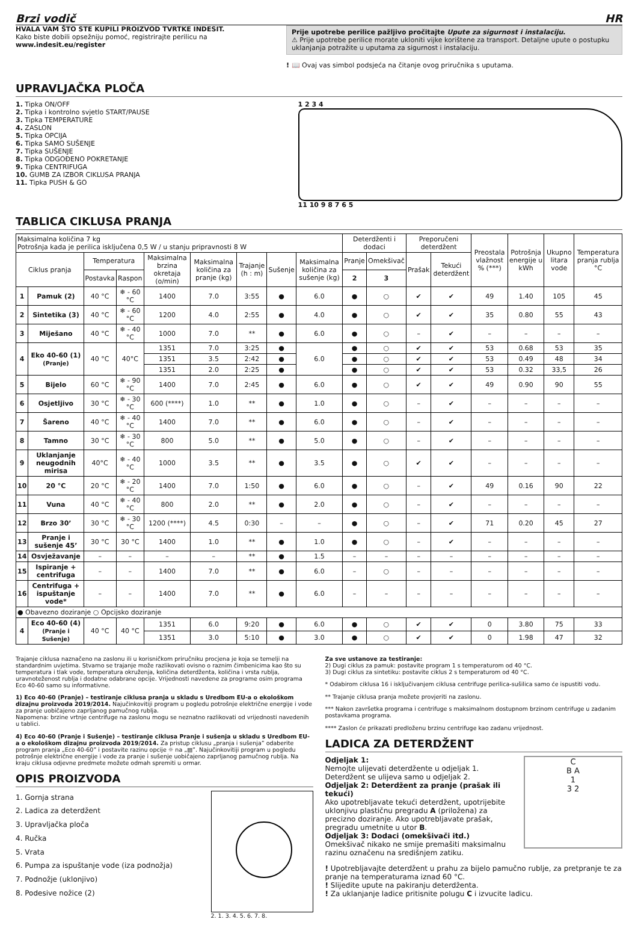Brzi vodič HR
HVALA VAM ŠTO STE KUPILI PROIZVOD TVRTKE INDESIT.
Kako biste dobili opsežniju pomoć, registrirajte perilicu na www.indesit.eu/register
Prije upotrebe perilice pažljivo pročitajte Upute za sigurnost i instalaciju.
⚠ Prije upotrebe perilice morate ukloniti vijke korištene za transport. Detaljne upute o postupku uklanjanja potražite u uputama za sigurnost i instalaciju.
! 📖 Ovaj vas simbol podsjeća na čitanje ovog priručnika s uputama.
UPRAVLJAČKA PLOČA
1. Tipka ON/OFF
2. Tipka i kontrolno svjetlo START/PAUSE
3. Tipka TEMPERATURE
4. ZASLON
5. Tipka OPCIJA
6. Tipka SAMO SUŠENJE
7. Tipka SUŠENJE
8. Tipka ODGOĐENO POKRETANJE
9. Tipka CENTRIFUGA
10. GUMB ZA IZBOR CIKLUSA PRANJA
11. Tipka PUSH & GO
1 2 3 4
11 10 9 8 7 6 5
TABLICA CIKLUSA PRANJA
| Maksimalna količina 7 kg Potrošnja kada je perilica isključena 0,5 W / u stanju pripravnosti 8 W | | | | | | | | | Deterdženti i dodaci | | Preporučeni deterdžent | | Preostala vlažnost % (***) | Potrošnja energije u kWh | Ukupno litara vode | Temperatura pranja rublja °C |
| Ciklus pranja | | Temperatura | | Maksimalna brzina okretaja (o/min) | Maksimalna količina za pranje (kg) | Trajanje (h : m) | Sušenje | Maksimalna količina za sušenje (kg) | Pranje | Omekšivač | Prašak | Tekući deterdžent | | | | |
| | | Postavka | Raspon | | | | | | 2 | 3 | | | | | | |
| 1 | Pamuk (2) | 40 °C | ❄ - 60 °C | 1400 | 7.0 | 3:55 | ● | 6.0 | ● | ○ | ✔ | ✔ | 49 | 1.40 | 105 | 45 |
| 2 | Sintetika (3) | 40 °C | ❄ - 60 °C | 1200 | 4.0 | 2:55 | ● | 4.0 | ● | ○ | ✔ | ✔ | 35 | 0.80 | 55 | 43 |
| 3 | Miješano | 40 °C | ❄ - 40 °C | 1000 | 7.0 | ** | ● | 6.0 | ● | ○ | – | ✔ | – | – | – | – |
| 4 | Eko 40-60 (1) (Pranje) | 40 °C | 40°C | 1351 | 7.0 | 3:25 | ● | 6.0 | ● | ○ | ✔ | ✔ | 53 | 0.68 | 53 | 35 |
| | | | | 1351 | 3.5 | 2:42 | ● | | ● | ○ | ✔ | ✔ | 53 | 0.49 | 48 | 34 |
| | | | | 1351 | 2.0 | 2:25 | ● | | ● | ○ | ✔ | ✔ | 53 | 0.32 | 33,5 | 26 |
| 5 | Bijelo | 60 °C | ❄ - 90 °C | 1400 | 7.0 | 2:45 | ● | 6.0 | ● | ○ | ✔ | ✔ | 49 | 0.90 | 90 | 55 |
| 6 | Osjetljivo | 30 °C | ❄ - 30 °C | 600 (****) | 1.0 | ** | ● | 1.0 | ● | ○ | – | ✔ | – | – | – | – |
| 7 | Šareno | 40 °C | ❄ - 40 °C | 1400 | 7.0 | ** | ● | 6.0 | ● | ○ | – | ✔ | – | – | – | – |
| 8 | Tamno | 30 °C | ❄ - 30 °C | 800 | 5.0 | ** | ● | 5.0 | ● | ○ | – | ✔ | – | – | – | – |
| 9 | Uklanjanje neugodnih mirisa | 40°C | ❄ - 40 °C | 1000 | 3.5 | ** | ● | 3.5 | ● | ○ | ✔ | ✔ | – | – | – | – |
| 10 | 20 °C | 20 °C | ❄ - 20 °C | 1400 | 7.0 | 1:50 | ● | 6.0 | ● | ○ | – | ✔ | 49 | 0.16 | 90 | 22 |
| 11 | Vuna | 40 °C | ❄ - 40 °C | 800 | 2.0 | ** | ● | 2.0 | ● | ○ | – | ✔ | – | – | – | – |
| 12 | Brzo 30’ | 30 °C | ❄ - 30 °C | 1200 (****) | 4.5 | 0:30 | – | – | ● | ○ | – | ✔ | 71 | 0.20 | 45 | 27 |
| 13 | Pranje i sušenje 45’ | 30 °C | 30 °C | 1400 | 1.0 | ** | ● | 1.0 | ● | ○ | – | ✔ | – | – | – | – |
| 14 | Osvježavanje | – | – | – | – | ** | ● | 1.5 | – | – | – | – | – | – | – | – |
| 15 | Ispiranje + centrifuga | – | – | 1400 | 7.0 | ** | ● | 6.0 | – | ○ | – | – | – | – | – | – |
| 16 | Centrifuga + ispuštanje vode* | – | – | 1400 | 7.0 | ** | ● | 6.0 | – | – | – | – | – | – | – | – |
| ● Obavezno doziranje ○ Opcijsko doziranje | | | | | | | | | | | | | | | | |
| 4 | Eco 40-60 (4) (Pranje i Sušenje) | 40 °C | 40 °C | 1351 | 6.0 | 9:20 | ● | 6.0 | ● | ○ | ✔ | ✔ | 0 | 3.80 | 75 | 33 |
| | | | | 1351 | 3.0 | 5:10 | ● | 3.0 | ● | ○ | ✔ | ✔ | 0 | 1.98 | 47 | 32 |
Trajanje ciklusa naznačeno na zaslonu ili u korisničkom priručniku procjena je koja se temelji na standardnim uvjetima. Stvarno se trajanje može razlikovati ovisno o raznim čimbenicima kao što su temperatura i tlak vode, temperatura okruženja, količina deterdženta, količina i vrsta rublja, uravnoteženost rublja i dodatne odabrane opcije. Vrijednosti navedene za programe osim programa Eco 40-60 samo su informativne.
1) Eco 40-60 (Pranje) – testiranje ciklusa pranja u skladu s Uredbom EU-a o ekološkom dizajnu proizvoda 2019/2014. Najučinkovitiji program u pogledu potrošnje električne energije i vode za pranje uobičajeno zaprljanog pamučnog rublja.
Napomena: brzine vrtnje centrifuge na zaslonu mogu se neznatno razlikovati od vrijednosti navedenih u tablici.
4) Eco 40-60 (Pranje i Sušenje) – testiranje ciklusa Pranje i sušenja u skladu s Uredbom EU-a o ekološkom dizajnu proizvoda 2019/2014. Za pristup ciklusu „pranja i sušenja” odaberite program pranja „Eco 40-60” i postavite razinu opcije ☼ na „▤”. Najučinkovitiji program u pogledu potrošnje električne energije i vode za pranje i sušenje uobičajeno zaprljanog pamučnog rublja. Na kraju ciklusa odjevne predmete možete odmah spremiti u ormar.
OPIS PROIZVODA
1. Gornja strana
2. Ladica za deterdžent
3. Upravljačka ploča
4. Ručka
5. Vrata
6. Pumpa za ispuštanje vode (iza podnožja)
7. Podnožje (uklonjivo)
8. Podesive nožice (2)
2. 1. 3. 4. 5. 6. 7. 8.
Za sve ustanove za testiranje:
2) Dugi ciklus za pamuk: postavite program 1 s temperaturom od 40 °C.
3) Dugi ciklus za sintetiku: postavite ciklus 2 s temperaturom od 40 °C.
* Odabirom ciklusa 16 i isključivanjem ciklusa centrifuge perilica-sušilica samo će ispustiti vodu.
** Trajanje ciklusa pranja možete provjeriti na zaslonu.
*** Nakon završetka programa i centrifuge s maksimalnom dostupnom brzinom centrifuge u zadanim postavkama programa.
**** Zaslon će prikazati predloženu brzinu centrifuge kao zadanu vrijednost.
LADICA ZA DETERDŽENT
C
B A
1
3 2
Odjeljak 1:
Nemojte ulijevati deterdžente u odjeljak 1. Deterdžent se ulijeva samo u odjeljak 2.
Odjeljak 2: Deterdžent za pranje (prašak ili tekući)
Ako upotrebljavate tekući deterdžent, upotrijebite uklonjivu plastičnu pregradu A (priložena) za precizno doziranje. Ako upotrebljavate prašak, pregradu umetnite u utor B.
Odjeljak 3: Dodaci (omekšivači itd.)
Omekšivač nikako ne smije premašiti maksimalnu razinu označenu na središnjem zatiku.
! Upotrebljavajte deterdžent u prahu za bijelo pamučno rublje, za pretpranje te za pranje na temperaturama iznad 60 °C.
! Slijedite upute na pakiranju deterdženta.
! Za uklanjanje ladice pritisnite polugu C i izvucite ladicu.